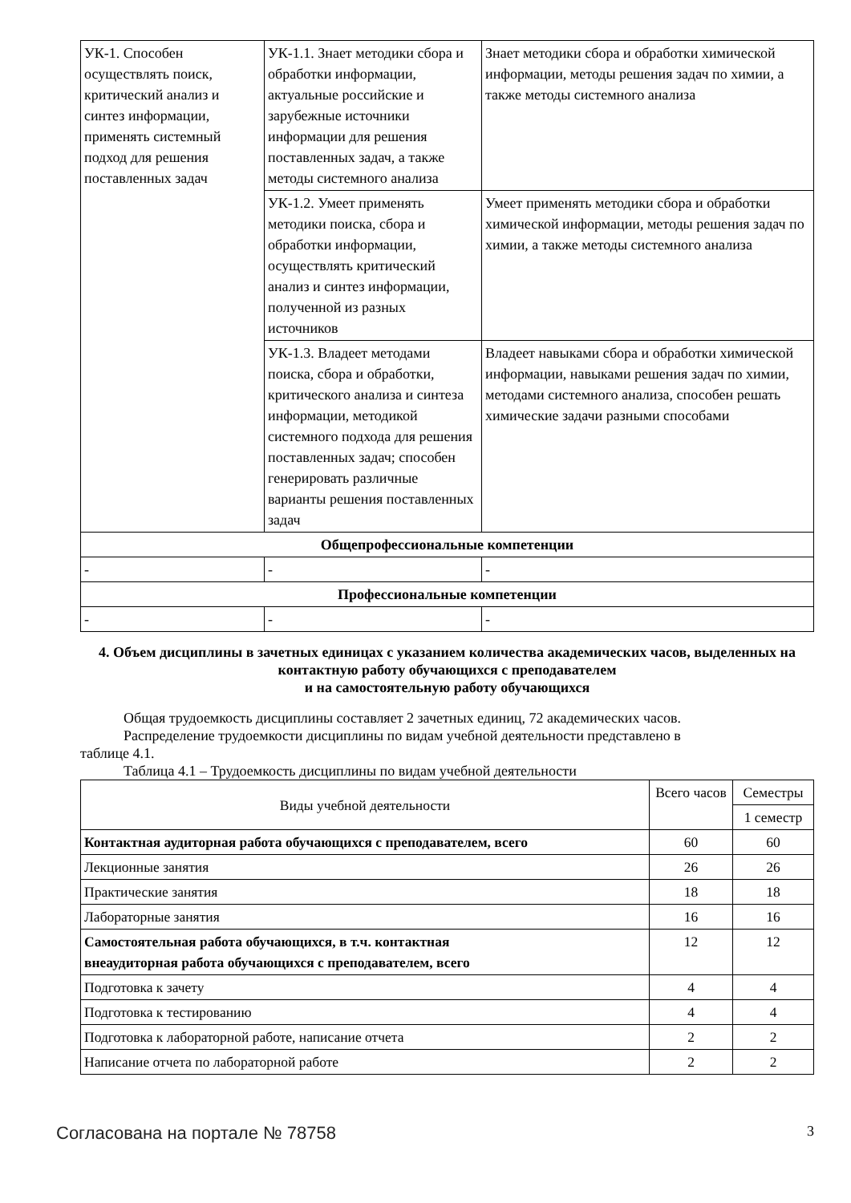| УК-1. Способен осуществлять поиск, критический анализ и синтез информации, применять системный подход для решения поставленных задач | УК-1.1. Знает методики сбора и обработки информации, актуальные российские и зарубежные источники информации для решения поставленных задач, а также методы системного анализа | Знает методики сбора и обработки химической информации, методы решения задач по химии, а также методы системного анализа |
| | УК-1.2. Умеет применять методики поиска, сбора и обработки информации, осуществлять критический анализ и синтез информации, полученной из разных источников | Умеет применять методики сбора и обработки химической информации, методы решения задач по химии, а также методы системного анализа |
| | УК-1.3. Владеет методами поиска, сбора и обработки, критического анализа и синтеза информации, методикой системного подхода для решения поставленных задач; способен генерировать различные варианты решения поставленных задач | Владеет навыками сбора и обработки химической информации, навыками решения задач по химии, методами системного анализа, способен решать химические задачи разными способами |
| Общепрофессиональные компетенции | | |
| - | - | - |
| Профессиональные компетенции | | |
| - | - | - |
4. Объем дисциплины в зачетных единицах с указанием количества академических часов, выделенных на контактную работу обучающихся с преподавателем
и на самостоятельную работу обучающихся
Общая трудоемкость дисциплины составляет 2 зачетных единиц, 72 академических часов.
Распределение трудоемкости дисциплины по видам учебной деятельности представлено в
таблице 4.1.
Таблица 4.1 – Трудоемкость дисциплины по видам учебной деятельности
| Виды учебной деятельности | Всего часов | Семестры |
| --- | --- | --- |
| | | 1 семестр |
| Контактная аудиторная работа обучающихся с преподавателем, всего | 60 | 60 |
| Лекционные занятия | 26 | 26 |
| Практические занятия | 18 | 18 |
| Лабораторные занятия | 16 | 16 |
| Самостоятельная работа обучающихся, в т.ч. контактная внеаудиторная работа обучающихся с преподавателем, всего | 12 | 12 |
| Подготовка к зачету | 4 | 4 |
| Подготовка к тестированию | 4 | 4 |
| Подготовка к лабораторной работе, написание отчета | 2 | 2 |
| Написание отчета по лабораторной работе | 2 | 2 |
Согласована на портале № 78758 3